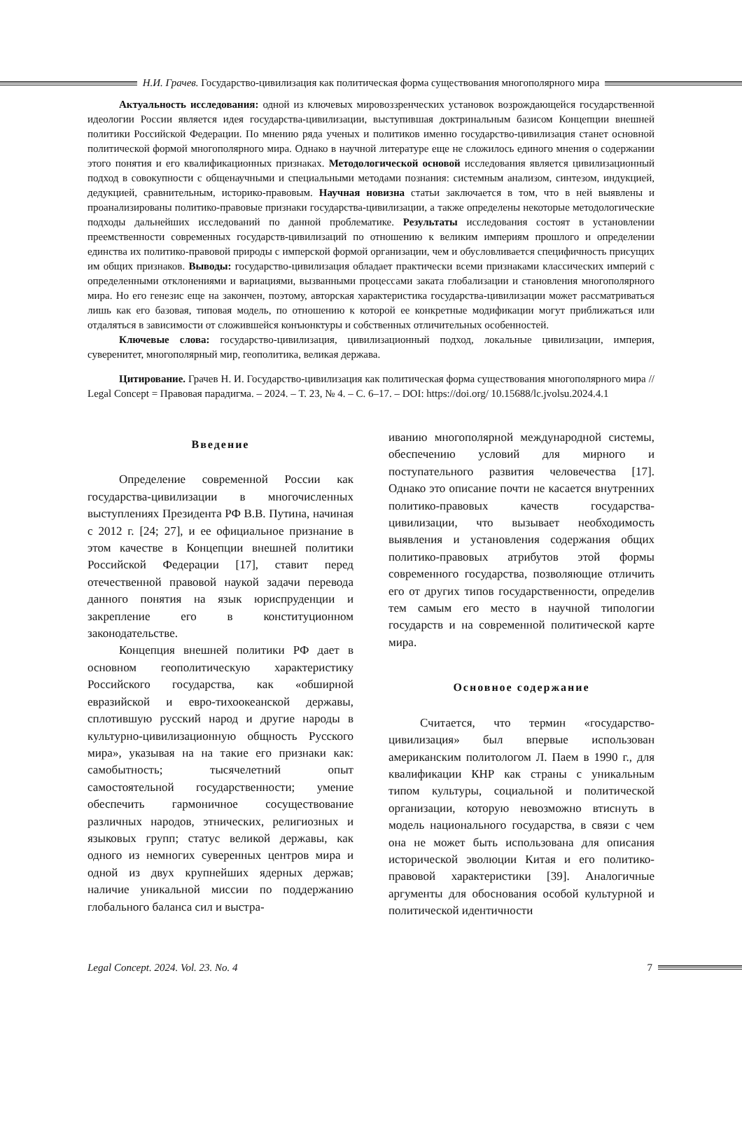Н.И. Грачев. Государство-цивилизация как политическая форма существования многополярного мира
Актуальность исследования: одной из ключевых мировоззренческих установок возрождающейся государственной идеологии России является идея государства-цивилизации, выступившая доктринальным базисом Концепции внешней политики Российской Федерации. По мнению ряда ученых и политиков именно государство-цивилизация станет основной политической формой многополярного мира. Однако в научной литературе еще не сложилось единого мнения о содержании этого понятия и его квалификационных признаках. Методологической основой исследования является цивилизационный подход в совокупности с общенаучными и специальными методами познания: системным анализом, синтезом, индукцией, дедукцией, сравнительным, историко-правовым. Научная новизна статьи заключается в том, что в ней выявлены и проанализированы политико-правовые признаки государства-цивилизации, а также определены некоторые методологические подходы дальнейших исследований по данной проблематике. Результаты исследования состоят в установлении преемственности современных государств-цивилизаций по отношению к великим империям прошлого и определении единства их политико-правовой природы с имперской формой организации, чем и обусловливается специфичность присущих им общих признаков. Выводы: государство-цивилизация обладает практически всеми признаками классических империй с определенными отклонениями и вариациями, вызванными процессами заката глобализации и становления многополярного мира. Но его генезис еще на закончен, поэтому, авторская характеристика государства-цивилизации может рассматриваться лишь как его базовая, типовая модель, по отношению к которой ее конкретные модификации могут приближаться или отдаляться в зависимости от сложившейся конъюнктуры и собственных отличительных особенностей.
Ключевые слова: государство-цивилизация, цивилизационный подход, локальные цивилизации, империя, суверенитет, многополярный мир, геополитика, великая держава.
Цитирование. Грачев Н. И. Государство-цивилизация как политическая форма существования многополярного мира // Legal Concept = Правовая парадигма. – 2024. – Т. 23, № 4. – С. 6–17. – DOI: https://doi.org/ 10.15688/lc.jvolsu.2024.4.1
Введение
Определение современной России как государства-цивилизации в многочисленных выступлениях Президента РФ В.В. Путина, начиная с 2012 г. [24; 27], и ее официальное признание в этом качестве в Концепции внешней политики Российской Федерации [17], ставит перед отечественной правовой наукой задачи перевода данного понятия на язык юриспруденции и закрепление его в конституционном законодательстве.
Концепция внешней политики РФ дает в основном геополитическую характеристику Российского государства, как «обширной евразийской и евро-тихоокеанской державы, сплотившую русский народ и другие народы в культурно-цивилизационную общность Русского мира», указывая на на такие его признаки как: самобытность; тысячелетний опыт самостоятельной государственности; умение обеспечить гармоничное сосуществование различных народов, этнических, религиозных и языковых групп; статус великой державы, как одного из немногих суверенных центров мира и одной из двух крупнейших ядерных держав; наличие уникальной миссии по поддержанию глобального баланса сил и выстра-
иванию многополярной международной системы, обеспечению условий для мирного и поступательного развития человечества [17]. Однако это описание почти не касается внутренних политико-правовых качеств государства-цивилизации, что вызывает необходимость выявления и установления содержания общих политико-правовых атрибутов этой формы современного государства, позволяющие отличить его от других типов государственности, определив тем самым его место в научной типологии государств и на современной политической карте мира.
Основное содержание
Считается, что термин «государство-цивилизация» был впервые использован американским политологом Л. Паем в 1990 г., для квалификации КНР как страны с уникальным типом культуры, социальной и политической организации, которую невозможно втиснуть в модель национального государства, в связи с чем она не может быть использована для описания исторической эволюции Китая и его политико-правовой характеристики [39]. Аналогичные аргументы для обоснования особой культурной и политической идентичности
Legal Concept. 2024. Vol. 23. No. 4 7